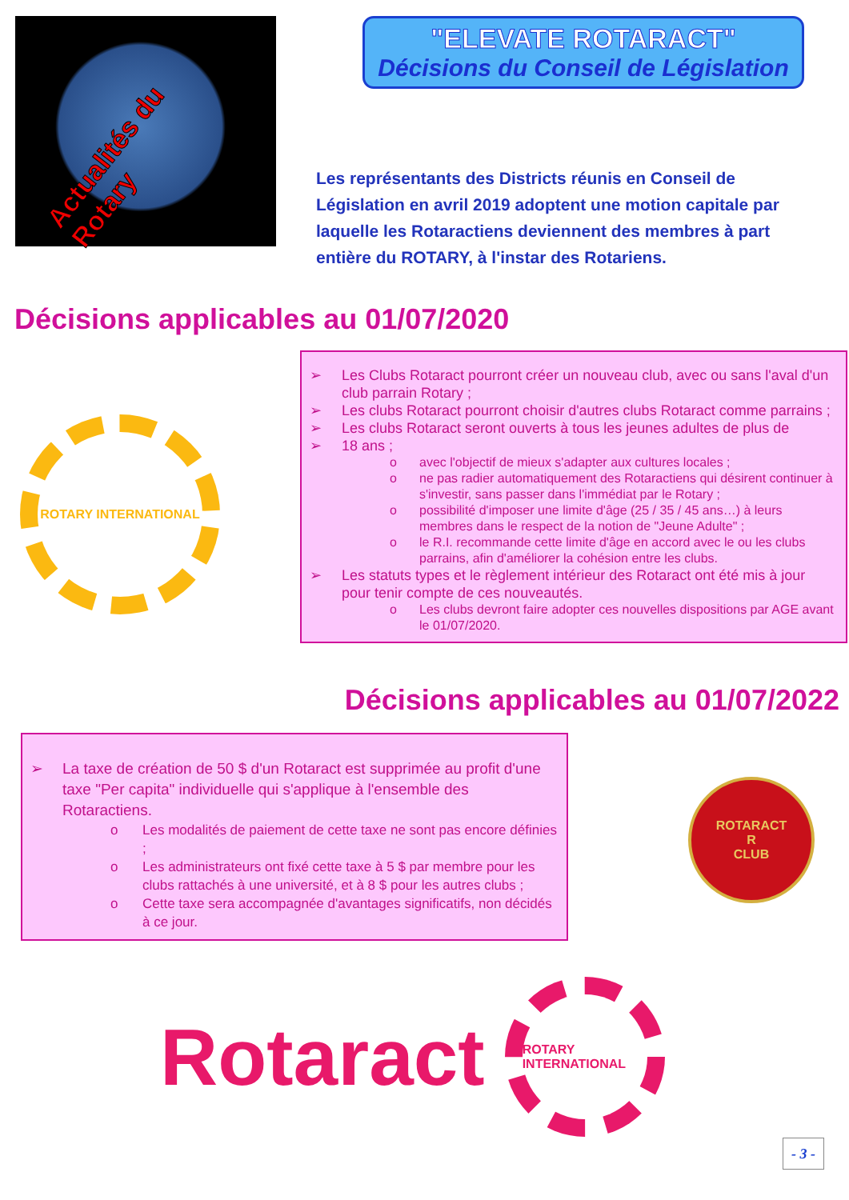Actualités du Rotary
"ELEVATE ROTARACT"
Décisions du Conseil de Législation
Les représentants des Districts réunis en Conseil de Législation en avril 2019 adoptent une motion capitale par laquelle les Rotaractiens deviennent des membres à part entière du ROTARY, à l'instar des Rotariens.
Décisions applicables au 01/07/2020
ROTARY INTERNATIONAL
➢ Les Clubs Rotaract pourront créer un nouveau club, avec ou sans l'aval d'un club parrain Rotary ;
➢ Les clubs Rotaract pourront choisir d'autres clubs Rotaract comme parrains ;
➢ Les clubs Rotaract seront ouverts à tous les jeunes adultes de plus de
➢ 18 ans ;
o avec l'objectif de mieux s'adapter aux cultures locales ;
o ne pas radier automatiquement des Rotaractiens qui désirent continuer à s'investir, sans passer dans l'immédiat par le Rotary ;
o possibilité d'imposer une limite d'âge (25 / 35 / 45 ans…) à leurs membres dans le respect de la notion de "Jeune Adulte" ;
o le R.I. recommande cette limite d'âge en accord avec le ou les clubs parrains, afin d'améliorer la cohésion entre les clubs.
➢ Les statuts types et le règlement intérieur des Rotaract ont été mis à jour pour tenir compte de ces nouveautés.
o Les clubs devront faire adopter ces nouvelles dispositions par AGE avant le 01/07/2020.
Décisions applicables au 01/07/2022
➢ La taxe de création de 50 $ d'un Rotaract est supprimée au profit d'une taxe "Per capita" individuelle qui s'applique à l'ensemble des Rotaractiens.
o Les modalités de paiement de cette taxe ne sont pas encore définies ;
o Les administrateurs ont fixé cette taxe à 5 $ par membre pour les clubs rattachés à une université, et à 8 $ pour les autres clubs ;
o Cette taxe sera accompagnée d'avantages significatifs, non décidés à ce jour.
ROTARACT
R
CLUB
Rotaract
ROTARY INTERNATIONAL
- 3 -